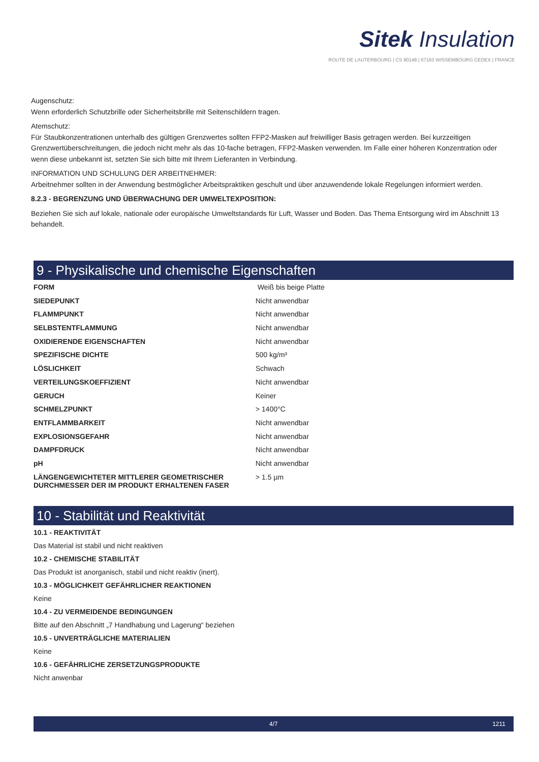Sitek Insulation
ROUTE DE LAUTERBOURG | CS 90148 | 67163 WISSEMBOURG CEDEX | FRANCE
Augenschutz:
Wenn erforderlich Schutzbrille oder Sicherheitsbrille mit Seitenschildern tragen.
Atemschutz:
Für Staubkonzentrationen unterhalb des gültigen Grenzwertes sollten FFP2-Masken auf freiwilliger Basis getragen werden. Bei kurzzeitigen Grenzwertüberschreitungen, die jedoch nicht mehr als das 10-fache betragen, FFP2-Masken verwenden. Im Falle einer höheren Konzentration oder wenn diese unbekannt ist, setzten Sie sich bitte mit Ihrem Lieferanten in Verbindung.
INFORMATION UND SCHULUNG DER ARBEITNEHMER:
Arbeitnehmer sollten in der Anwendung bestmöglicher Arbeitspraktiken geschult und über anzuwendende lokale Regelungen informiert werden.
8.2.3 - BEGRENZUNG UND ÜBERWACHUNG DER UMWELTEXPOSITION:
Beziehen Sie sich auf lokale, nationale oder europäische Umweltstandards für Luft, Wasser und Boden. Das Thema Entsorgung wird im Abschnitt 13 behandelt.
9 - Physikalische und chemische Eigenschaften
| FORM | Weiß bis beige Platte |
| SIEDEPUNKT | Nicht anwendbar |
| FLAMMPUNKT | Nicht anwendbar |
| SELBSTENTFLAMMUNG | Nicht anwendbar |
| OXIDIERENDE EIGENSCHAFTEN | Nicht anwendbar |
| SPEZIFISCHE DICHTE | 500 kg/m³ |
| LÖSLICHKEIT | Schwach |
| VERTEILUNGSKOEFFIZIENT | Nicht anwendbar |
| GERUCH | Keiner |
| SCHMELZPUNKT | > 1400°C |
| ENTFLAMMBARKEIT | Nicht anwendbar |
| EXPLOSIONSGEFAHR | Nicht anwendbar |
| DAMPFDRUCK | Nicht anwendbar |
| pH | Nicht anwendbar |
| LÄNGENGEWICHTETER MITTLERER GEOMETRISCHER DURCHMESSER DER IM PRODUKT ERHALTENEN FASER | > 1.5 µm |
10 - Stabilität und Reaktivität
10.1 - REAKTIVITÄT
Das Material ist stabil und nicht reaktiven
10.2 - CHEMISCHE STABILITÄT
Das Produkt ist anorganisch, stabil und nicht reaktiv (inert).
10.3 - MÖGLICHKEIT GEFÄHRLICHER REAKTIONEN
Keine
10.4 - ZU VERMEIDENDE BEDINGUNGEN
Bitte auf den Abschnitt „7 Handhabung und Lagerung“ beziehen
10.5 - UNVERTRÄGLICHE MATERIALIEN
Keine
10.6 - GEFÄHRLICHE ZERSETZUNGSPRODUKTE
Nicht anwenbar
4/7 1211